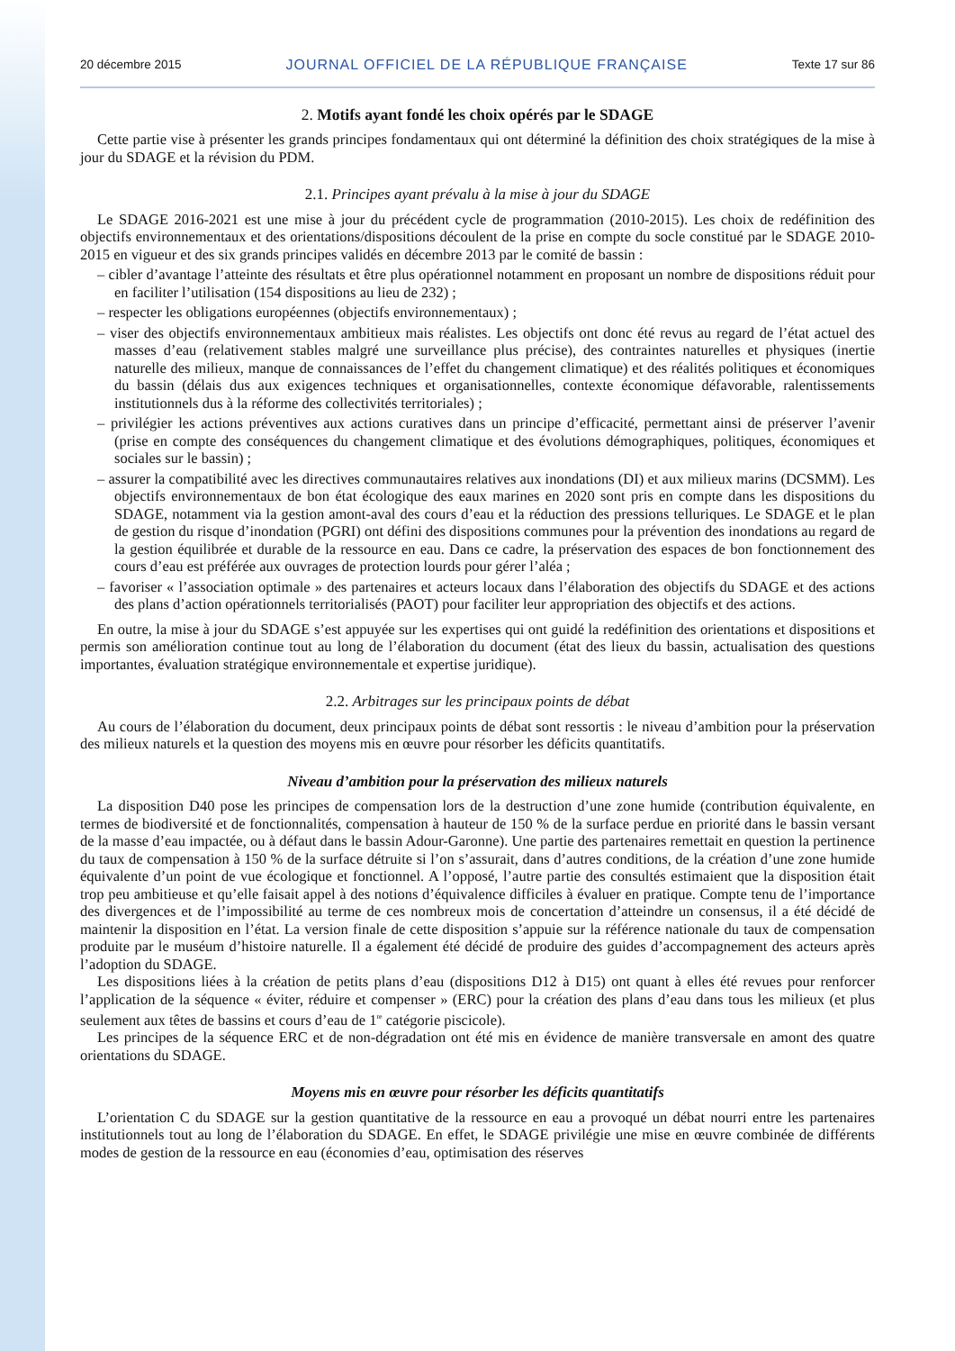20 décembre 2015 JOURNAL OFFICIEL DE LA RÉPUBLIQUE FRANÇAISE Texte 17 sur 86
2. Motifs ayant fondé les choix opérés par le SDAGE
Cette partie vise à présenter les grands principes fondamentaux qui ont déterminé la définition des choix stratégiques de la mise à jour du SDAGE et la révision du PDM.
2.1. Principes ayant prévalu à la mise à jour du SDAGE
Le SDAGE 2016-2021 est une mise à jour du précédent cycle de programmation (2010-2015). Les choix de redéfinition des objectifs environnementaux et des orientations/dispositions découlent de la prise en compte du socle constitué par le SDAGE 2010-2015 en vigueur et des six grands principes validés en décembre 2013 par le comité de bassin :
– cibler d’avantage l’atteinte des résultats et être plus opérationnel notamment en proposant un nombre de dispositions réduit pour en faciliter l’utilisation (154 dispositions au lieu de 232) ;
– respecter les obligations européennes (objectifs environnementaux) ;
– viser des objectifs environnementaux ambitieux mais réalistes. Les objectifs ont donc été revus au regard de l’état actuel des masses d’eau (relativement stables malgré une surveillance plus précise), des contraintes naturelles et physiques (inertie naturelle des milieux, manque de connaissances de l’effet du changement climatique) et des réalités politiques et économiques du bassin (délais dus aux exigences techniques et organisationnelles, contexte économique défavorable, ralentissements institutionnels dus à la réforme des collectivités territoriales) ;
– privilégier les actions préventives aux actions curatives dans un principe d’efficacité, permettant ainsi de préserver l’avenir (prise en compte des conséquences du changement climatique et des évolutions démographiques, politiques, économiques et sociales sur le bassin) ;
– assurer la compatibilité avec les directives communautaires relatives aux inondations (DI) et aux milieux marins (DCSMM). Les objectifs environnementaux de bon état écologique des eaux marines en 2020 sont pris en compte dans les dispositions du SDAGE, notamment via la gestion amont-aval des cours d’eau et la réduction des pressions telluriques. Le SDAGE et le plan de gestion du risque d’inondation (PGRI) ont défini des dispositions communes pour la prévention des inondations au regard de la gestion équilibrée et durable de la ressource en eau. Dans ce cadre, la préservation des espaces de bon fonctionnement des cours d’eau est préférée aux ouvrages de protection lourds pour gérer l’aléa ;
– favoriser « l’association optimale » des partenaires et acteurs locaux dans l’élaboration des objectifs du SDAGE et des actions des plans d’action opérationnels territorialisés (PAOT) pour faciliter leur appropriation des objectifs et des actions.
En outre, la mise à jour du SDAGE s’est appuyée sur les expertises qui ont guidé la redéfinition des orientations et dispositions et permis son amélioration continue tout au long de l’élaboration du document (état des lieux du bassin, actualisation des questions importantes, évaluation stratégique environnementale et expertise juridique).
2.2. Arbitrages sur les principaux points de débat
Au cours de l’élaboration du document, deux principaux points de débat sont ressortis : le niveau d’ambition pour la préservation des milieux naturels et la question des moyens mis en œuvre pour résorber les déficits quantitatifs.
Niveau d’ambition pour la préservation des milieux naturels
La disposition D40 pose les principes de compensation lors de la destruction d’une zone humide (contribution équivalente, en termes de biodiversité et de fonctionnalités, compensation à hauteur de 150 % de la surface perdue en priorité dans le bassin versant de la masse d’eau impactée, ou à défaut dans le bassin Adour-Garonne). Une partie des partenaires remettait en question la pertinence du taux de compensation à 150 % de la surface détruite si l’on s’assurait, dans d’autres conditions, de la création d’une zone humide équivalente d’un point de vue écologique et fonctionnel. A l’opposé, l’autre partie des consultés estimaient que la disposition était trop peu ambitieuse et qu’elle faisait appel à des notions d’équivalence difficiles à évaluer en pratique. Compte tenu de l’importance des divergences et de l’impossibilité au terme de ces nombreux mois de concertation d’atteindre un consensus, il a été décidé de maintenir la disposition en l’état. La version finale de cette disposition s’appuie sur la référence nationale du taux de compensation produite par le muséum d’histoire naturelle. Il a également été décidé de produire des guides d’accompagnement des acteurs après l’adoption du SDAGE.
Les dispositions liées à la création de petits plans d’eau (dispositions D12 à D15) ont quant à elles été revues pour renforcer l’application de la séquence « éviter, réduire et compenser » (ERC) pour la création des plans d’eau dans tous les milieux (et plus seulement aux têtes de bassins et cours d’eau de 1<sup>re</sup> catégorie piscicole).
Les principes de la séquence ERC et de non-dégradation ont été mis en évidence de manière transversale en amont des quatre orientations du SDAGE.
Moyens mis en œuvre pour résorber les déficits quantitatifs
L’orientation C du SDAGE sur la gestion quantitative de la ressource en eau a provoqué un débat nourri entre les partenaires institutionnels tout au long de l’élaboration du SDAGE. En effet, le SDAGE privilégie une mise en œuvre combinée de différents modes de gestion de la ressource en eau (économies d’eau, optimisation des réserves